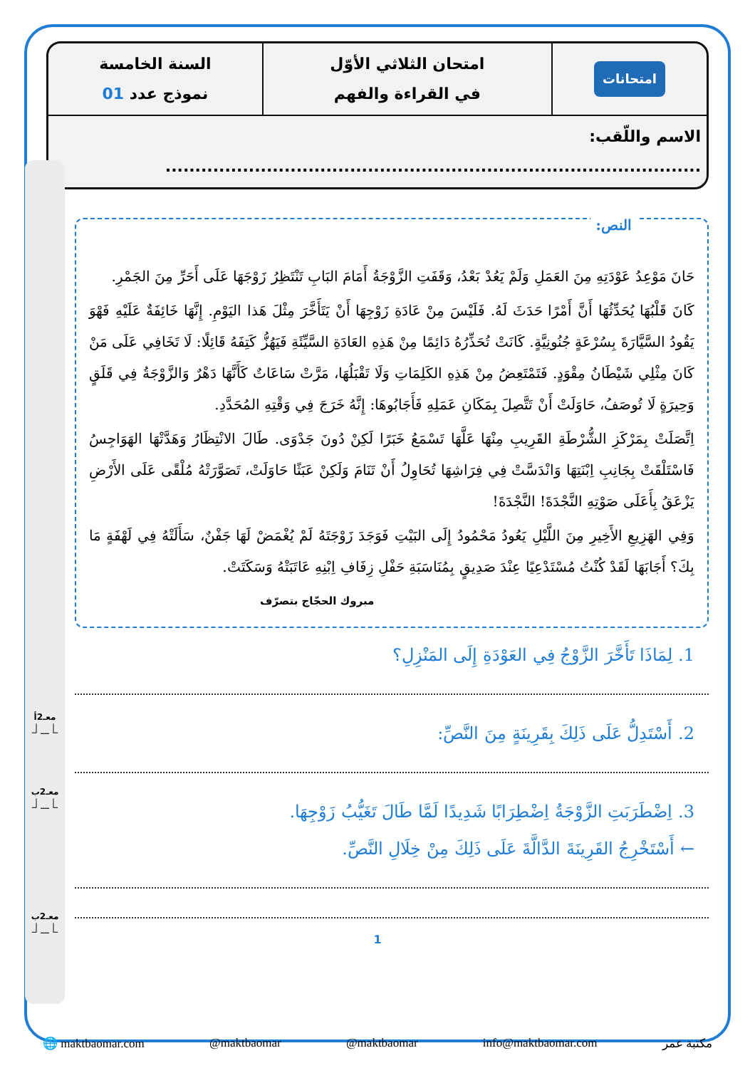| امتحانات | امتحان الثلاثي الأوّل في القراءة والفهم | السنة الخامسة نموذج عدد 01 |
| الاسم واللّقب: .......................................................................................... | | |
معـ2أ
⎿__⏌
معـ2ب
⎿__⏌
معـ2ب
⎿__⏌
النص:
حَانَ مَوْعِدُ عَوْدَتِهِ مِنَ العَمَلِ وَلَمْ يَعُدْ بَعْدُ، وَقَفَتِ الزَّوْجَةُ أَمَامَ البَابِ تَنْتَظِرُ زَوْجَهَا عَلَى أَحَرِّ مِنَ الجَمْرِ.
كَانَ قَلْبُهَا يُحَدِّثُهَا أَنَّ أَمْرًا حَدَثَ لَهُ. فَلَيْسَ مِنْ عَادَةِ زَوْجِهَا أَنْ يَتَأَخَّرَ مِثْلَ هَذا اليَوْمِ. إِنَّهَا خَائِفَةٌ عَلَيْهِ فَهْوَ يَقُودُ السَّيَّارَةَ بِسُرْعَةٍ جُنُونِيَّةٍ. كَانَتْ تُحَذِّرُهُ دَائِمًا مِنْ هَذِهِ العَادَةِ السَّيِّئَةِ فَيَهُزُّ كَتِفَهُ قَائِلًا: لَا تَخَافِي عَلَى مَنْ كَانَ مِثْلِي شَيْطَانُ مِقْوَدٍ. فَتَمْتَعِضُ مِنْ هَذِهِ الكَلِمَاتِ وَلَا تَقْبَلُهَا، مَرَّتْ سَاعَاتٌ كَأَنَّهَا دَهْرٌ وَالزَّوْجَةُ فِي قَلَقٍ وَحِيرَةٍ لَا تُوصَفُ، حَاوَلَتْ أَنْ تَتَّصِلَ بِمَكَانِ عَمَلِهِ فَأَجَابُوهَا: إِنَّهُ خَرَجَ فِي وَقْتِهِ المُحَدَّدِ.
اِتَّصَلَتْ بِمَرْكَزِ الشُّرْطَةِ القَرِيبِ مِنْهَا عَلَّهَا تَسْمَعُ خَبَرًا لَكِنْ دُونَ جَدْوَى. طَالَ الانْتِظَارُ وَهَدَّتْهَا الهَوَاجِسُ فَاسْتَلْقَتْ بِجَانِبِ اِبْنَتِهَا وَانْدَسَّتْ فِي فِرَاشِهَا تُحَاوِلُ أَنْ تَنَامَ وَلَكِنْ عَبَثًا حَاوَلَتْ، تَصَوَّرَتْهُ مُلْقًى عَلَى الأَرْضِ يَزْعَقُ بِأَعَلَى صَوْتِهِ النَّجْدَةَ! النَّجْدَةَ!
وَفِي الهَزِيعِ الأَخِيرِ مِنَ اللَّيْلِ يَعُودُ مَحْمُودُ إِلَى البَيْتِ فَوَجَدَ زَوْجَتَهُ لَمْ يُغْمَضْ لَهَا جَفْنٌ، سَأَلَتْهُ فِي لَهْفَةٍ مَا بِكَ؟ أَجَابَهَا لَقَدْ كُنْتُ مُسْتَدْعِيًا عِنْدَ صَدِيقٍ بِمُنَاسَبَةِ حَفْلِ زِفَافِ اِبْنِهِ عَاتَبَتْهُ وَسَكَتَتْ.
مبروك الحجّاج بتصرّف
1. لِمَاذَا تَأَخَّرَ الزَّوْجُ فِي العَوْدَةِ إِلَى المَنْزِلِ؟
2. أَسْتَدِلُّ عَلَى ذَلِكَ بِقَرِينَةٍ مِنَ النَّصِّ:
3. اِضْطَرَبَتِ الزَّوْجَةُ اِضْطِرَابًا شَدِيدًا لَمَّا طَالَ تَغَيُّبُ زَوْجِهَا.
← أَسْتَخْرِجُ القَرِينَةَ الدَّالَّةَ عَلَى ذَلِكَ مِنْ خِلَالِ النَّصِّ.
1
🌐 maktbaomar.com @maktbaomar @maktbaomar info@maktbaomar.com مكتبة عمر